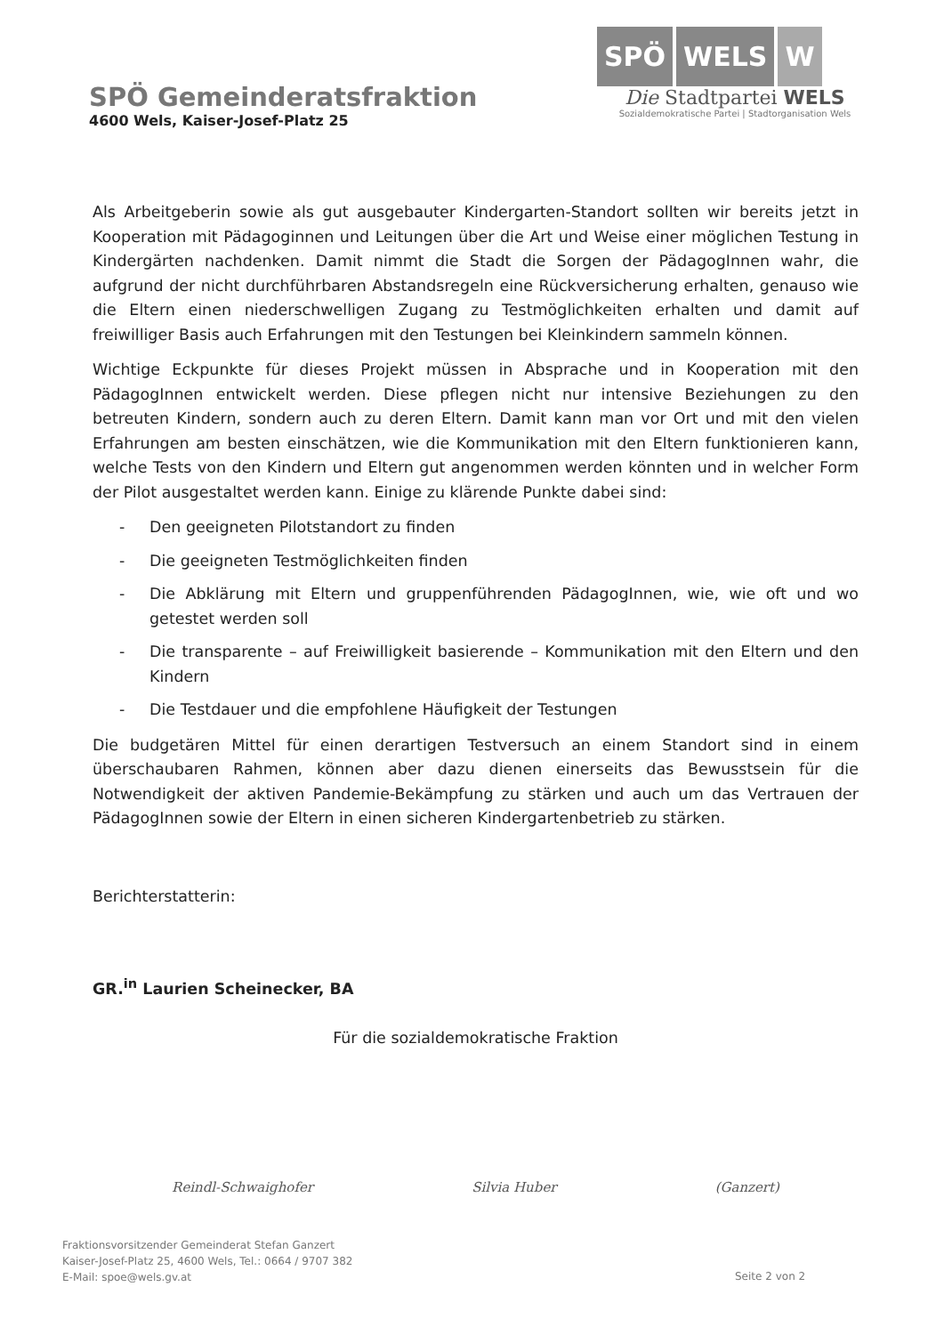SPÖ Gemeinderatsfraktion
4600 Wels, Kaiser-Josef-Platz 25
SPÖ WELS W
Die Stadtpartei WELS
Sozialdemokratische Partei | Stadtorganisation Wels
Als Arbeitgeberin sowie als gut ausgebauter Kindergarten-Standort sollten wir bereits jetzt in Kooperation mit Pädagoginnen und Leitungen über die Art und Weise einer möglichen Testung in Kindergärten nachdenken. Damit nimmt die Stadt die Sorgen der PädagogInnen wahr, die aufgrund der nicht durchführbaren Abstandsregeln eine Rückversicherung erhalten, genauso wie die Eltern einen niederschwelligen Zugang zu Testmöglichkeiten erhalten und damit auf freiwilliger Basis auch Erfahrungen mit den Testungen bei Kleinkindern sammeln können.
Wichtige Eckpunkte für dieses Projekt müssen in Absprache und in Kooperation mit den PädagogInnen entwickelt werden. Diese pflegen nicht nur intensive Beziehungen zu den betreuten Kindern, sondern auch zu deren Eltern. Damit kann man vor Ort und mit den vielen Erfahrungen am besten einschätzen, wie die Kommunikation mit den Eltern funktionieren kann, welche Tests von den Kindern und Eltern gut angenommen werden könnten und in welcher Form der Pilot ausgestaltet werden kann. Einige zu klärende Punkte dabei sind:
- Den geeigneten Pilotstandort zu finden
- Die geeigneten Testmöglichkeiten finden
- Die Abklärung mit Eltern und gruppenführenden PädagogInnen, wie, wie oft und wo getestet werden soll
- Die transparente – auf Freiwilligkeit basierende – Kommunikation mit den Eltern und den Kindern
- Die Testdauer und die empfohlene Häufigkeit der Testungen
Die budgetären Mittel für einen derartigen Testversuch an einem Standort sind in einem überschaubaren Rahmen, können aber dazu dienen einerseits das Bewusstsein für die Notwendigkeit der aktiven Pandemie-Bekämpfung zu stärken und auch um das Vertrauen der PädagogInnen sowie der Eltern in einen sicheren Kindergartenbetrieb zu stärken.
Berichterstatterin:
GR.<sup>in</sup> Laurien Scheinecker, BA
Für die sozialdemokratische Fraktion
Reindl-Schwaighofer Silvia Huber (Ganzert)
Fraktionsvorsitzender Gemeinderat Stefan Ganzert
Kaiser-Josef-Platz 25, 4600 Wels, Tel.: 0664 / 9707 382
E-Mail: spoe@wels.gv.at
Seite 2 von 2